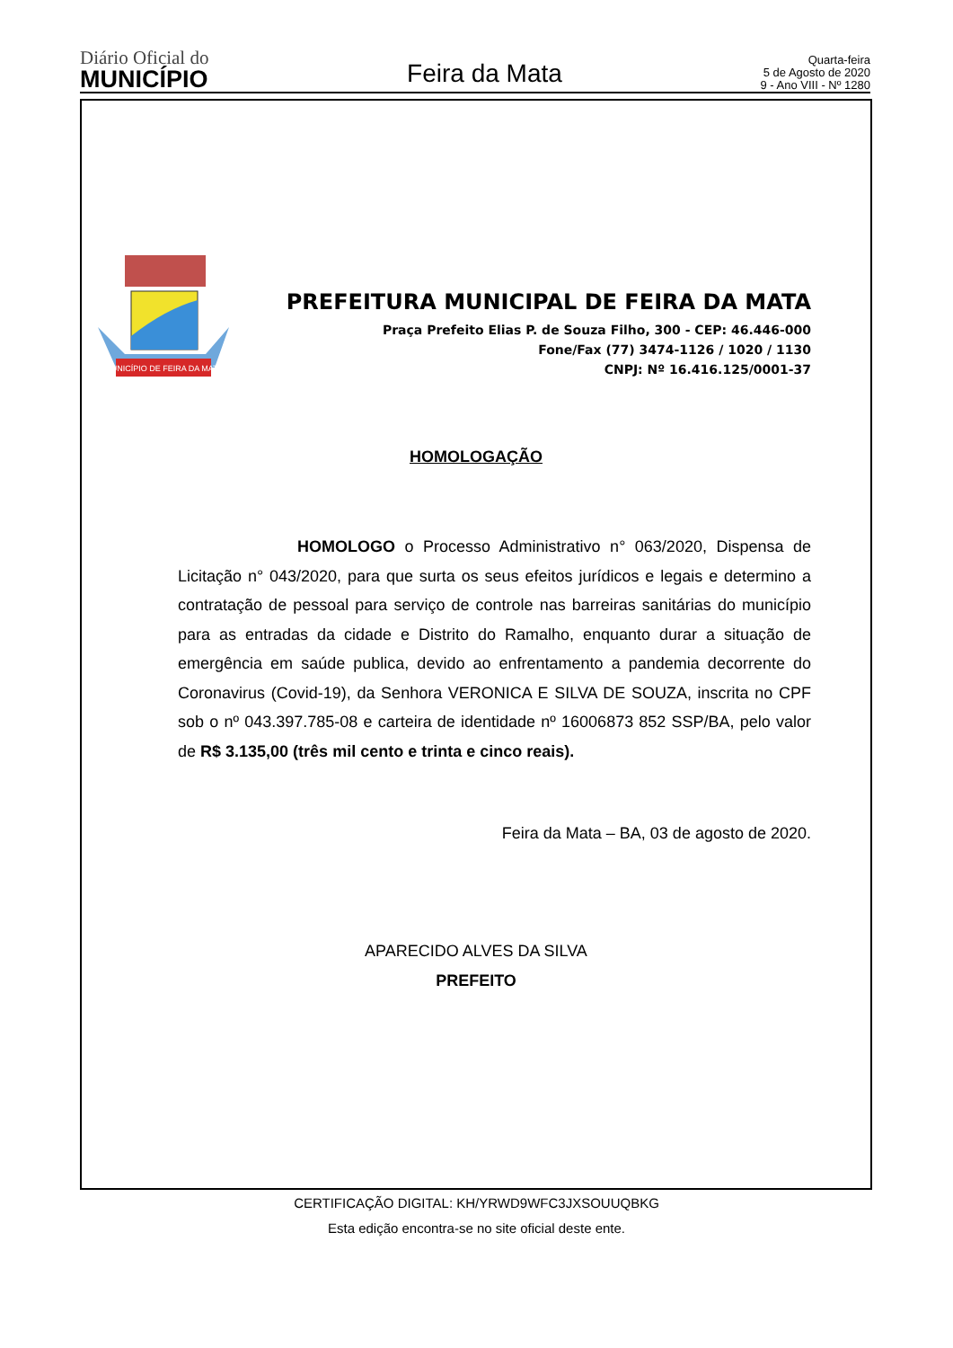Diário Oficial do
MUNICÍPIO
Feira da Mata
Quarta-feira
5 de Agosto de 2020
9 - Ano VIII - Nº 1280
MUNICÍPIO DE FEIRA DA MATA
PREFEITURA MUNICIPAL DE FEIRA DA MATA
Praça Prefeito Elias P. de Souza Filho, 300 - CEP: 46.446-000
Fone/Fax (77) 3474-1126 / 1020 / 1130
CNPJ: Nº 16.416.125/0001-37
HOMOLOGAÇÃO
HOMOLOGO o Processo Administrativo n° 063/2020, Dispensa de Licitação n° 043/2020, para que surta os seus efeitos jurídicos e legais e determino a contratação de pessoal para serviço de controle nas barreiras sanitárias do município para as entradas da cidade e Distrito do Ramalho, enquanto durar a situação de emergência em saúde publica, devido ao enfrentamento a pandemia decorrente do Coronavirus (Covid-19), da Senhora VERONICA E SILVA DE SOUZA, inscrita no CPF sob o nº 043.397.785-08 e carteira de identidade nº 16006873 852 SSP/BA, pelo valor de R$ 3.135,00 (três mil cento e trinta e cinco reais).
Feira da Mata – BA, 03 de agosto de 2020.
APARECIDO ALVES DA SILVA
PREFEITO
CERTIFICAÇÃO DIGITAL: KH/YRWD9WFC3JXSOUUQBKG
Esta edição encontra-se no site oficial deste ente.